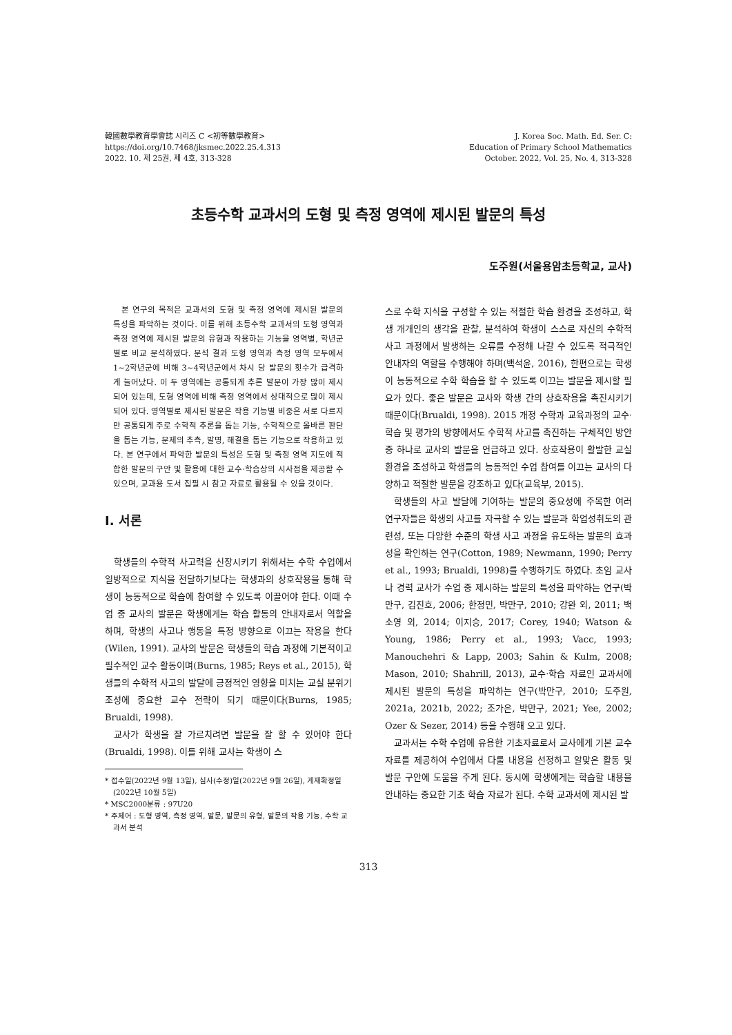韓國數學教育學會誌 시리즈 C <初等數學教育>
https://doi.org/10.7468/jksmec.2022.25.4.313
2022. 10. 제 25권, 제 4호, 313-328
J. Korea Soc. Math. Ed. Ser. C:
Education of Primary School Mathematics
October. 2022, Vol. 25, No. 4, 313-328
초등수학 교과서의 도형 및 측정 영역에 제시된 발문의 특성
도주원(서울용암초등학교, 교사)
본 연구의 목적은 교과서의 도형 및 측정 영역에 제시된 발문의 특성을 파악하는 것이다. 이를 위해 초등수학 교과서의 도형 영역과 측정 영역에 제시된 발문의 유형과 작용하는 기능을 영역별, 학년군별로 비교 분석하였다. 분석 결과 도형 영역과 측정 영역 모두에서 1~2학년군에 비해 3~4학년군에서 차시 당 발문의 횟수가 급격하게 늘어났다. 이 두 영역에는 공통되게 추론 발문이 가장 많이 제시되어 있는데, 도형 영역에 비해 측정 영역에서 상대적으로 많이 제시되어 있다. 영역별로 제시된 발문은 작용 기능별 비중은 서로 다르지만 공통되게 주로 수학적 추론을 돕는 기능, 수학적으로 올바른 판단을 돕는 기능, 문제의 추측, 발명, 해결을 돕는 기능으로 작용하고 있다. 본 연구에서 파악한 발문의 특성은 도형 및 측정 영역 지도에 적합한 발문의 구안 및 활용에 대한 교수·학습상의 시사점을 제공할 수 있으며, 교과용 도서 집필 시 참고 자료로 활용될 수 있을 것이다.
I. 서론
학생들의 수학적 사고력을 신장시키기 위해서는 수학 수업에서 일방적으로 지식을 전달하기보다는 학생과의 상호작용을 통해 학생이 능동적으로 학습에 참여할 수 있도록 이끌어야 한다. 이때 수업 중 교사의 발문은 학생에게는 학습 활동의 안내자로서 역할을 하며, 학생의 사고나 행동을 특정 방향으로 이끄는 작용을 한다(Wilen, 1991). 교사의 발문은 학생들의 학습 과정에 기본적이고 필수적인 교수 활동이며(Burns, 1985; Reys et al., 2015), 학생들의 수학적 사고의 발달에 긍정적인 영향을 미치는 교실 분위기 조성에 중요한 교수 전략이 되기 때문이다(Burns, 1985; Brualdi, 1998).
교사가 학생을 잘 가르치려면 발문을 잘 할 수 있어야 한다(Brualdi, 1998). 이를 위해 교사는 학생이 스
* 접수일(2022년 9월 13일), 심사(수정)일(2022년 9월 26일), 게재확정일(2022년 10월 5일)
* MSC2000분류 : 97U20
* 주제어 : 도형 영역, 측정 영역, 발문, 발문의 유형, 발문의 작용 기능, 수학 교과서 분석
스로 수학 지식을 구성할 수 있는 적절한 학습 환경을 조성하고, 학생 개개인의 생각을 관찰, 분석하여 학생이 스스로 자신의 수학적 사고 과정에서 발생하는 오류를 수정해 나갈 수 있도록 적극적인 안내자의 역할을 수행해야 하며(백석윤, 2016), 한편으로는 학생이 능동적으로 수학 학습을 할 수 있도록 이끄는 발문을 제시할 필요가 있다. 좋은 발문은 교사와 학생 간의 상호작용을 촉진시키기 때문이다(Brualdi, 1998). 2015 개정 수학과 교육과정의 교수·학습 및 평가의 방향에서도 수학적 사고를 촉진하는 구체적인 방안 중 하나로 교사의 발문을 언급하고 있다. 상호작용이 활발한 교실 환경을 조성하고 학생들의 능동적인 수업 참여를 이끄는 교사의 다양하고 적절한 발문을 강조하고 있다(교육부, 2015).
학생들의 사고 발달에 기여하는 발문의 중요성에 주목한 여러 연구자들은 학생의 사고를 자극할 수 있는 발문과 학업성취도의 관련성, 또는 다양한 수준의 학생 사고 과정을 유도하는 발문의 효과성을 확인하는 연구(Cotton, 1989; Newmann, 1990; Perry et al., 1993; Brualdi, 1998)를 수행하기도 하였다. 초임 교사나 경력 교사가 수업 중 제시하는 발문의 특성을 파악하는 연구(박만구, 김진호, 2006; 한정민, 박만구, 2010; 강완 외, 2011; 백소영 외, 2014; 이지승, 2017; Corey, 1940; Watson & Young, 1986; Perry et al., 1993; Vacc, 1993; Manouchehri & Lapp, 2003; Sahin & Kulm, 2008; Mason, 2010; Shahrill, 2013), 교수·학습 자료인 교과서에 제시된 발문의 특성을 파악하는 연구(박만구, 2010; 도주원, 2021a, 2021b, 2022; 조가은, 박만구, 2021; Yee, 2002; Ozer & Sezer, 2014) 등을 수행해 오고 있다.
교과서는 수학 수업에 유용한 기초자료로서 교사에게 기본 교수 자료를 제공하여 수업에서 다룰 내용을 선정하고 알맞은 활동 및 발문 구안에 도움을 주게 된다. 동시에 학생에게는 학습할 내용을 안내하는 중요한 기초 학습 자료가 된다. 수학 교과서에 제시된 발
313